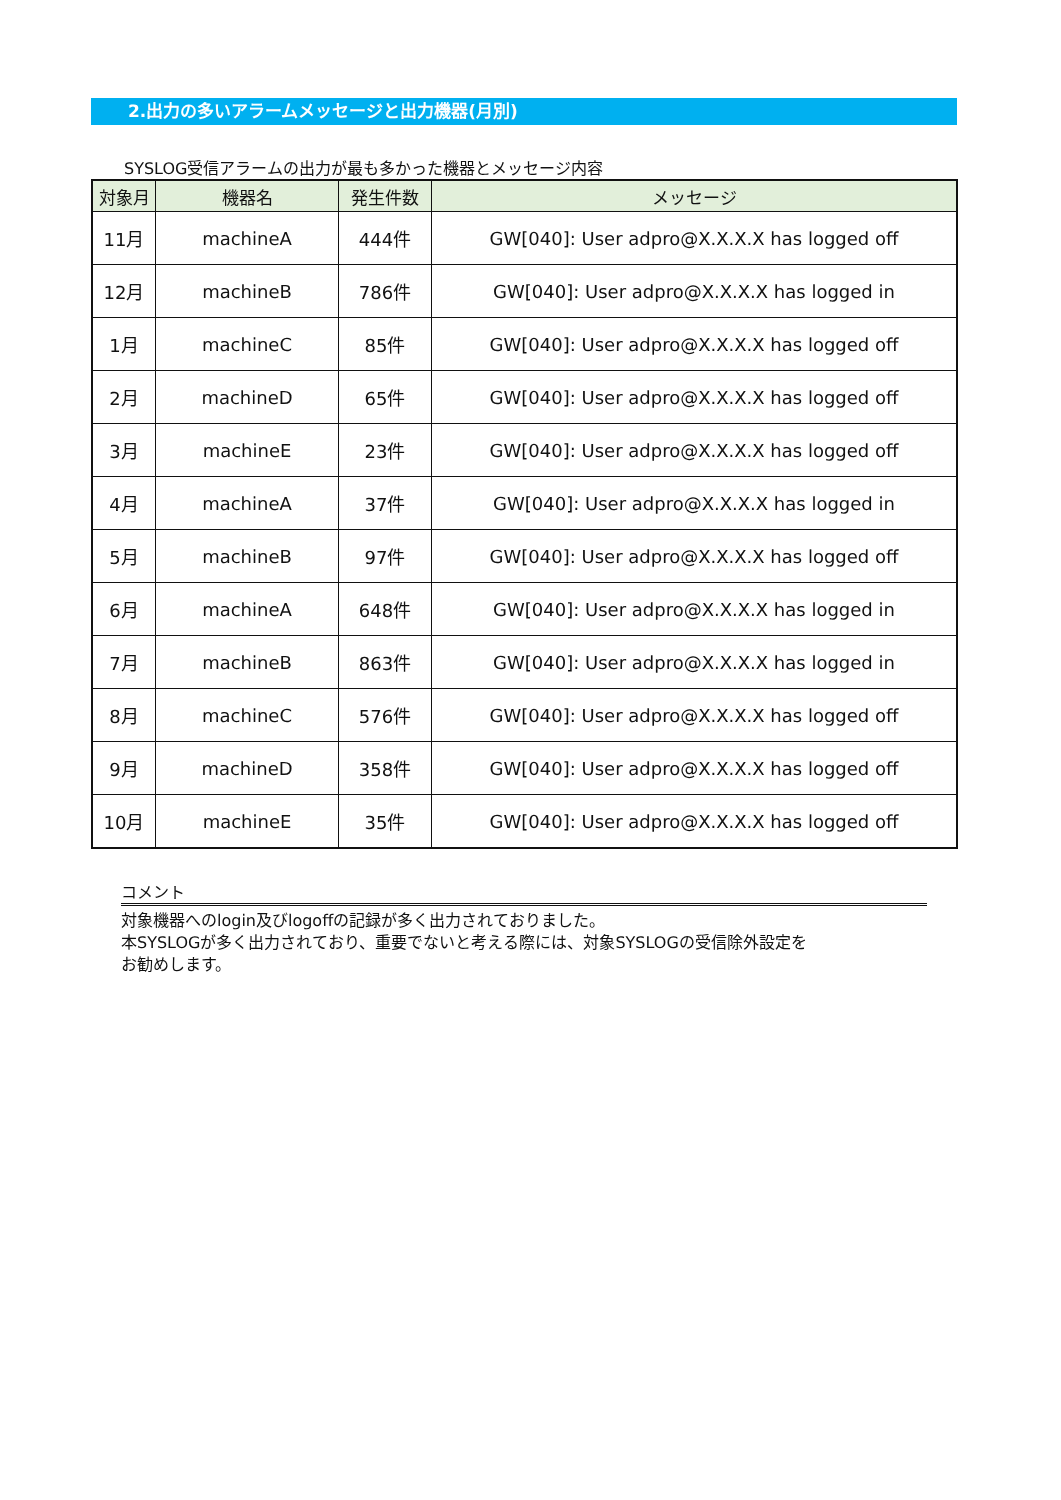2.出力の多いアラームメッセージと出力機器(月別)
SYSLOG受信アラームの出力が最も多かった機器とメッセージ内容
| 対象月 | 機器名 | 発生件数 | メッセージ |
| --- | --- | --- | --- |
| 11月 | machineA | 444件 | GW[040]: User adpro@X.X.X.X has logged off |
| 12月 | machineB | 786件 | GW[040]: User adpro@X.X.X.X has logged in |
| 1月 | machineC | 85件 | GW[040]: User adpro@X.X.X.X has logged off |
| 2月 | machineD | 65件 | GW[040]: User adpro@X.X.X.X has logged off |
| 3月 | machineE | 23件 | GW[040]: User adpro@X.X.X.X has logged off |
| 4月 | machineA | 37件 | GW[040]: User adpro@X.X.X.X has logged in |
| 5月 | machineB | 97件 | GW[040]: User adpro@X.X.X.X has logged off |
| 6月 | machineA | 648件 | GW[040]: User adpro@X.X.X.X has logged in |
| 7月 | machineB | 863件 | GW[040]: User adpro@X.X.X.X has logged in |
| 8月 | machineC | 576件 | GW[040]: User adpro@X.X.X.X has logged off |
| 9月 | machineD | 358件 | GW[040]: User adpro@X.X.X.X has logged off |
| 10月 | machineE | 35件 | GW[040]: User adpro@X.X.X.X has logged off |
コメント
対象機器へのlogin及びlogoffの記録が多く出力されておりました。
本SYSLOGが多く出力されており、重要でないと考える際には、対象SYSLOGの受信除外設定を
お勧めします。